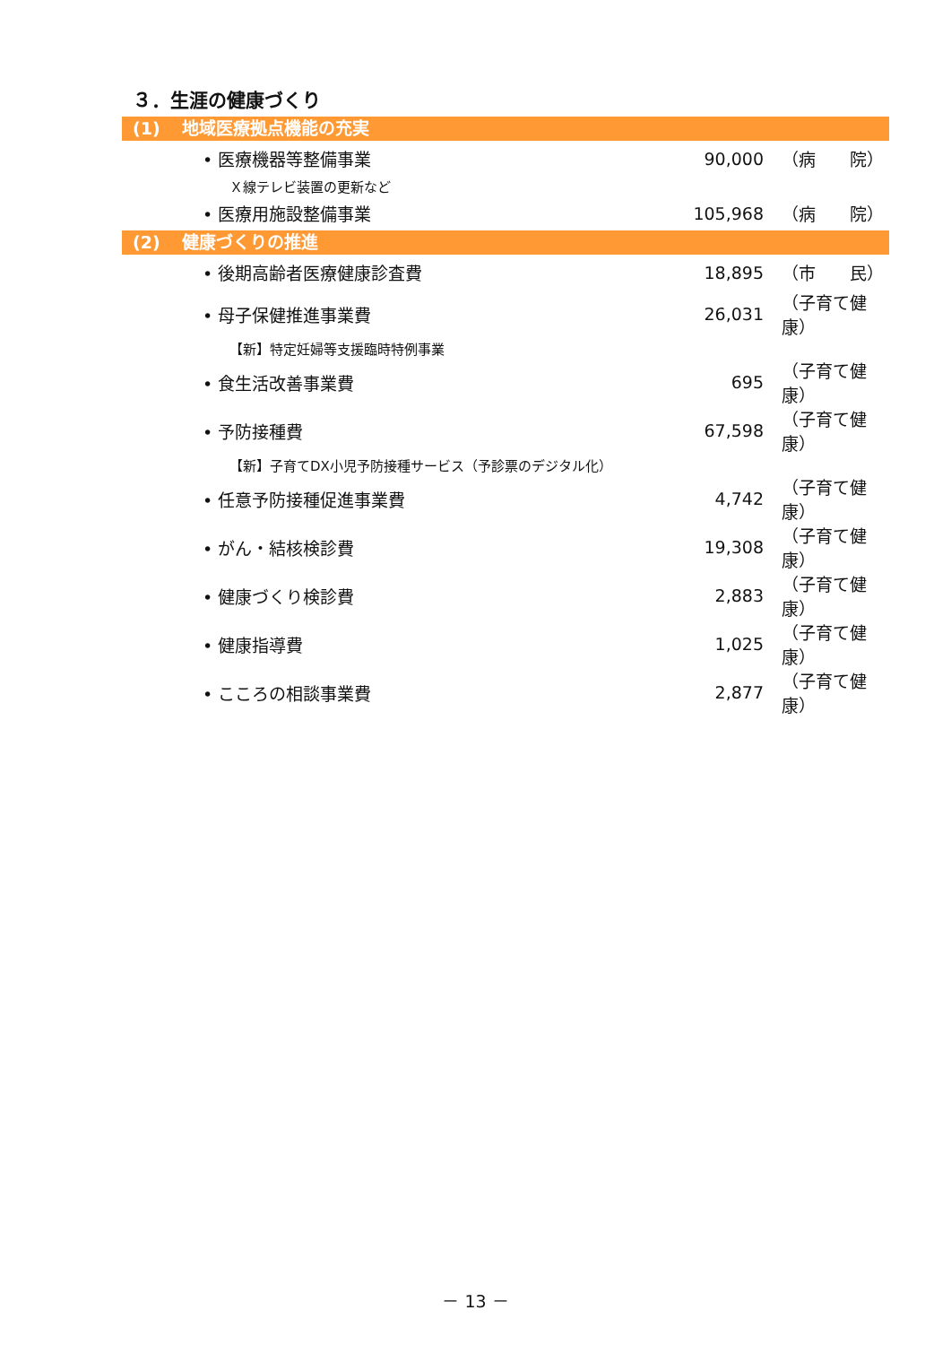３．生涯の健康づくり
(1) 地域医療拠点機能の充実
| • 医療機器等整備事業 | 90,000 | （病 院） |
| Ｘ線テレビ装置の更新など | | |
| • 医療用施設整備事業 | 105,968 | （病 院） |
(2) 健康づくりの推進
| • 後期高齢者医療健康診査費 | 18,895 | （市 民） |
| • 母子保健推進事業費 | 26,031 | （子育て健康） |
| 【新】特定妊婦等支援臨時特例事業 | | |
| • 食生活改善事業費 | 695 | （子育て健康） |
| • 予防接種費 | 67,598 | （子育て健康） |
| 【新】子育てDX小児予防接種サービス（予診票のデジタル化） | | |
| • 任意予防接種促進事業費 | 4,742 | （子育て健康） |
| • がん・結核検診費 | 19,308 | （子育て健康） |
| • 健康づくり検診費 | 2,883 | （子育て健康） |
| • 健康指導費 | 1,025 | （子育て健康） |
| • こころの相談事業費 | 2,877 | （子育て健康） |
－ 13 －